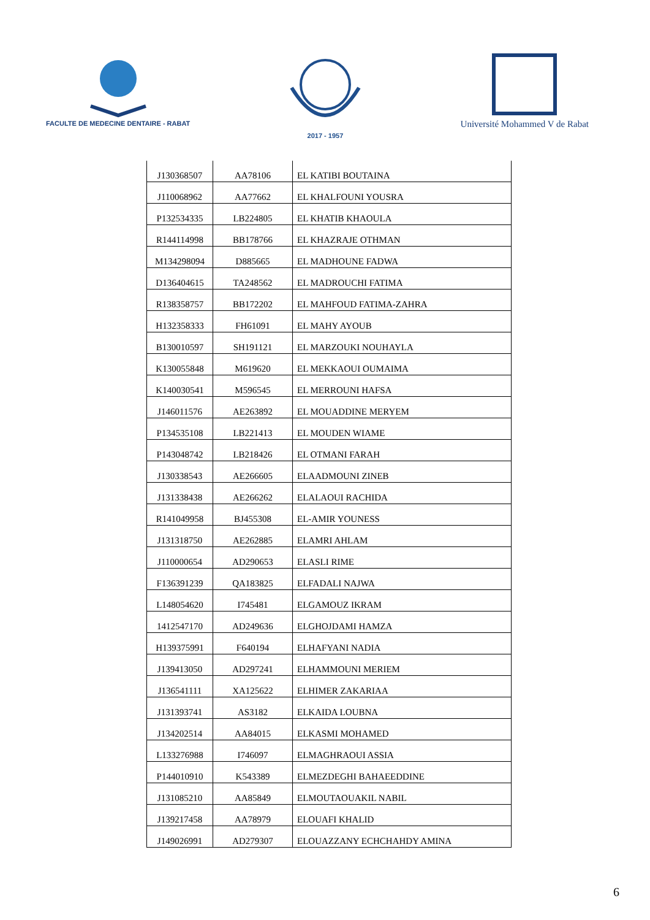FACULTE DE MEDECINE DENTAIRE - RABAT
2017 - 1957
Université Mohammed V de Rabat
| J130368507 | AA78106 | EL KATIBI BOUTAINA |
| J110068962 | AA77662 | EL KHALFOUNI YOUSRA |
| P132534335 | LB224805 | EL KHATIB KHAOULA |
| R144114998 | BB178766 | EL KHAZRAJE OTHMAN |
| M134298094 | D885665 | EL MADHOUNE FADWA |
| D136404615 | TA248562 | EL MADROUCHI FATIMA |
| R138358757 | BB172202 | EL MAHFOUD FATIMA-ZAHRA |
| H132358333 | FH61091 | EL MAHY AYOUB |
| B130010597 | SH191121 | EL MARZOUKI NOUHAYLA |
| K130055848 | M619620 | EL MEKKAOUI OUMAIMA |
| K140030541 | M596545 | EL MERROUNI HAFSA |
| J146011576 | AE263892 | EL MOUADDINE MERYEM |
| P134535108 | LB221413 | EL MOUDEN WIAME |
| P143048742 | LB218426 | EL OTMANI FARAH |
| J130338543 | AE266605 | ELAADMOUNI ZINEB |
| J131338438 | AE266262 | ELALAOUI RACHIDA |
| R141049958 | BJ455308 | EL-AMIR YOUNESS |
| J131318750 | AE262885 | ELAMRI AHLAM |
| J110000654 | AD290653 | ELASLI RIME |
| F136391239 | QA183825 | ELFADALI NAJWA |
| L148054620 | I745481 | ELGAMOUZ IKRAM |
| 1412547170 | AD249636 | ELGHOJDAMI HAMZA |
| H139375991 | F640194 | ELHAFYANI NADIA |
| J139413050 | AD297241 | ELHAMMOUNI MERIEM |
| J136541111 | XA125622 | ELHIMER ZAKARIAA |
| J131393741 | AS3182 | ELKAIDA LOUBNA |
| J134202514 | AA84015 | ELKASMI MOHAMED |
| L133276988 | I746097 | ELMAGHRAOUI ASSIA |
| P144010910 | K543389 | ELMEZDEGHI BAHAEEDDINE |
| J131085210 | AA85849 | ELMOUTAOUAKIL NABIL |
| J139217458 | AA78979 | ELOUAFI KHALID |
| J149026991 | AD279307 | ELOUAZZANY ECHCHAHDY AMINA |
6